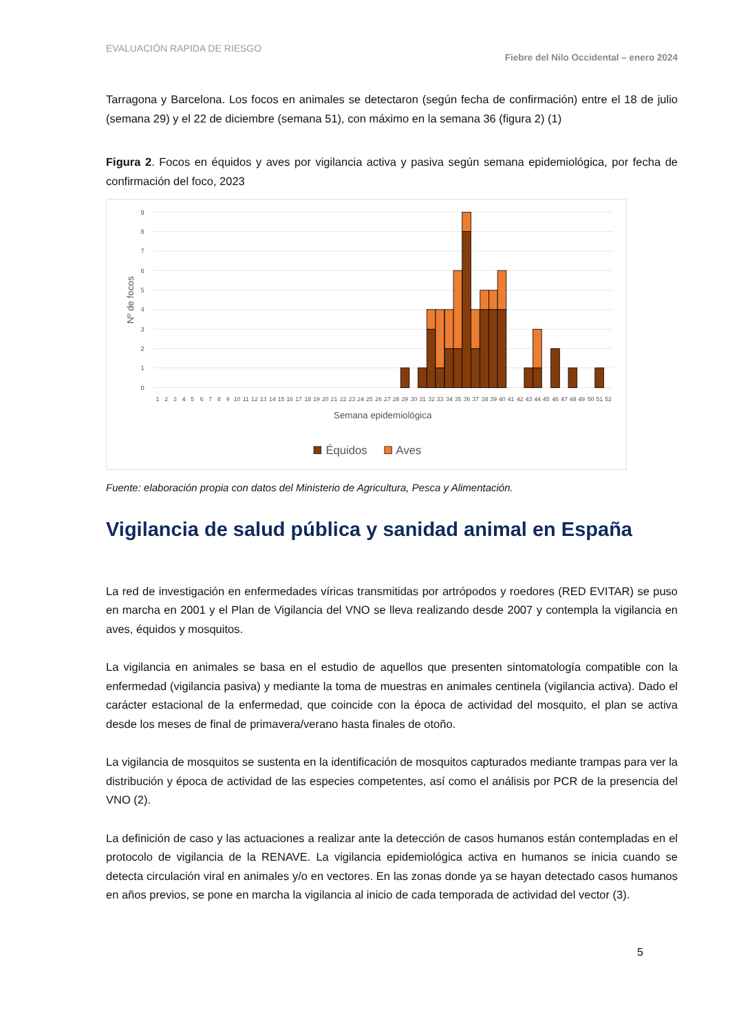EVALUACIÓN RAPIDA DE RIESGO Fiebre del Nilo Occidental – enero 2024
Tarragona y Barcelona. Los focos en animales se detectaron (según fecha de confirmación) entre el 18 de julio (semana 29) y el 22 de diciembre (semana 51), con máximo en la semana 36 (figura 2) (1)
Figura 2. Focos en équidos y aves por vigilancia activa y pasiva según semana epidemiológica, por fecha de confirmación del foco, 2023
0
1
2
3
4
5
6
7
8
9
Nº de focos
1
2
3
4
5
6
7
8
9
10
11
12
13
14
15
16
17
18
19
20
21
22
23
24
25
26
27
28
29
30
31
32
33
34
35
36
37
38
39
40
41
42
43
44
45
46
47
48
49
50
51
52
Semana epidemiológica
Équidos
Aves
Fuente: elaboración propia con datos del Ministerio de Agricultura, Pesca y Alimentación.
Vigilancia de salud pública y sanidad animal en España
La red de investigación en enfermedades víricas transmitidas por artrópodos y roedores (RED EVITAR) se puso en marcha en 2001 y el Plan de Vigilancia del VNO se lleva realizando desde 2007 y contempla la vigilancia en aves, équidos y mosquitos.
La vigilancia en animales se basa en el estudio de aquellos que presenten sintomatología compatible con la enfermedad (vigilancia pasiva) y mediante la toma de muestras en animales centinela (vigilancia activa). Dado el carácter estacional de la enfermedad, que coincide con la época de actividad del mosquito, el plan se activa desde los meses de final de primavera/verano hasta finales de otoño.
La vigilancia de mosquitos se sustenta en la identificación de mosquitos capturados mediante trampas para ver la distribución y época de actividad de las especies competentes, así como el análisis por PCR de la presencia del VNO (2).
La definición de caso y las actuaciones a realizar ante la detección de casos humanos están contempladas en el protocolo de vigilancia de la RENAVE. La vigilancia epidemiológica activa en humanos se inicia cuando se detecta circulación viral en animales y/o en vectores. En las zonas donde ya se hayan detectado casos humanos en años previos, se pone en marcha la vigilancia al inicio de cada temporada de actividad del vector (3).
5